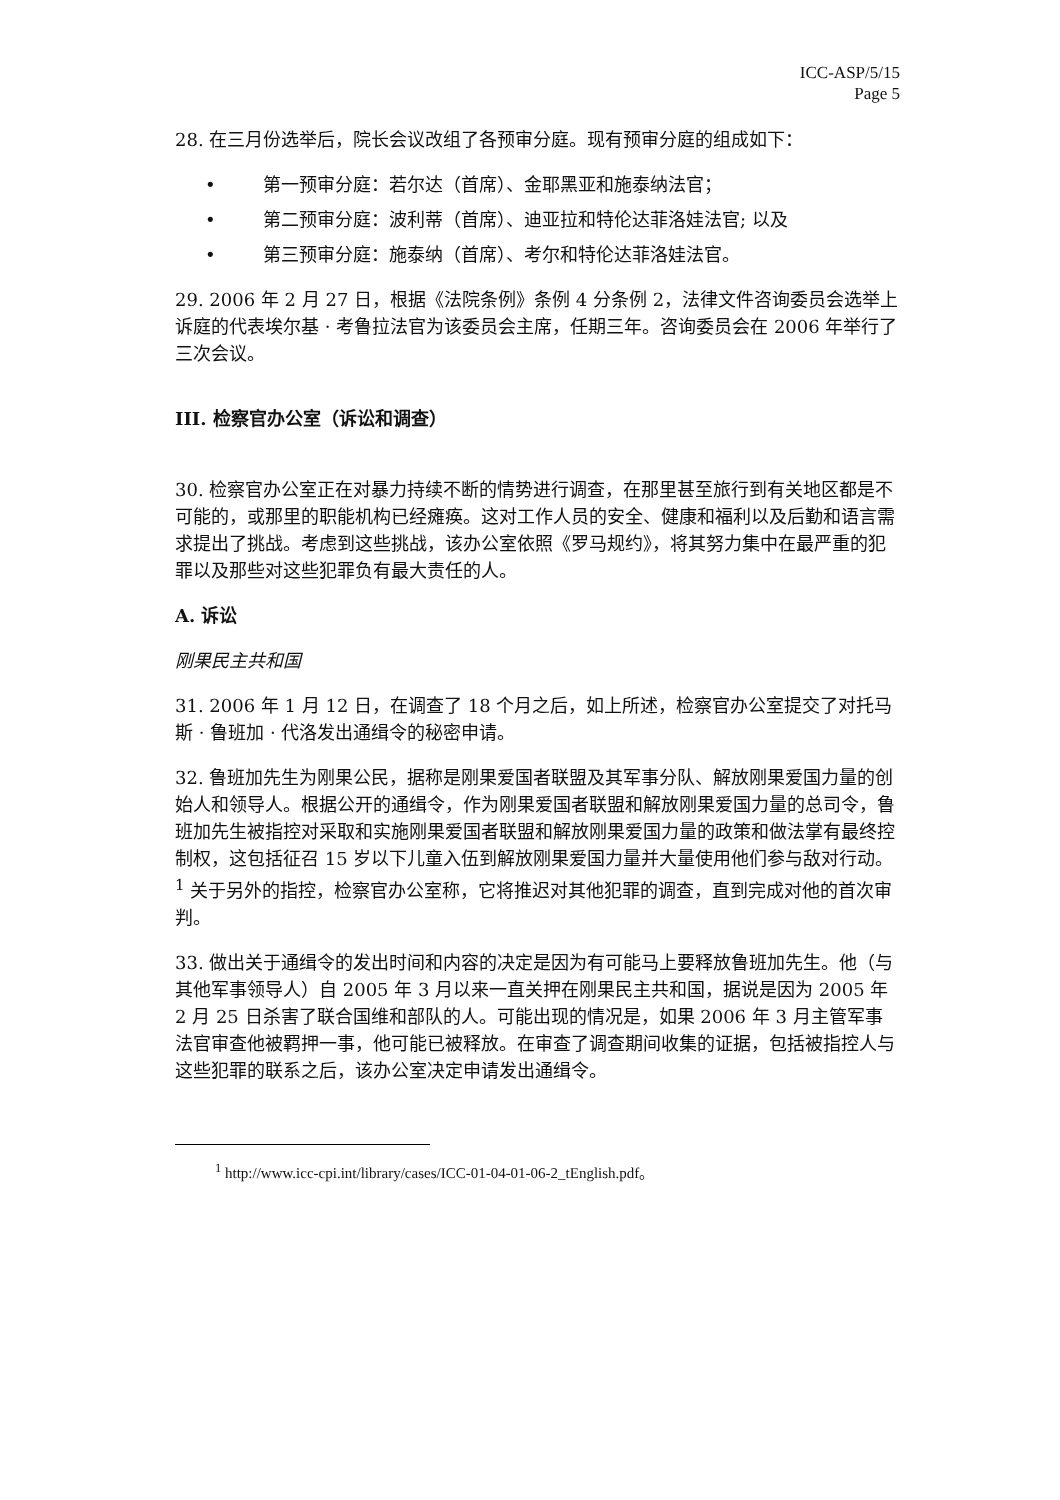ICC-ASP/5/15
Page 5
28. 在三月份选举后，院长会议改组了各预审分庭。现有预审分庭的组成如下：
• 第一预审分庭：若尔达（首席）、金耶黑亚和施泰纳法官；
• 第二预审分庭：波利蒂（首席）、迪亚拉和特伦达菲洛娃法官; 以及
• 第三预审分庭：施泰纳（首席）、考尔和特伦达菲洛娃法官。
29. 2006 年 2 月 27 日，根据《法院条例》条例 4 分条例 2，法律文件咨询委员会选举上诉庭的代表埃尔基 · 考鲁拉法官为该委员会主席，任期三年。咨询委员会在 2006 年举行了三次会议。
III. 检察官办公室（诉讼和调查）
30. 检察官办公室正在对暴力持续不断的情势进行调查，在那里甚至旅行到有关地区都是不可能的，或那里的职能机构已经瘫痪。这对工作人员的安全、健康和福利以及后勤和语言需求提出了挑战。考虑到这些挑战，该办公室依照《罗马规约》，将其努力集中在最严重的犯罪以及那些对这些犯罪负有最大责任的人。
A. 诉讼
刚果民主共和国
31. 2006 年 1 月 12 日，在调查了 18 个月之后，如上所述，检察官办公室提交了对托马斯 · 鲁班加 · 代洛发出通缉令的秘密申请。
32. 鲁班加先生为刚果公民，据称是刚果爱国者联盟及其军事分队、解放刚果爱国力量的创始人和领导人。根据公开的通缉令，作为刚果爱国者联盟和解放刚果爱国力量的总司令，鲁班加先生被指控对采取和实施刚果爱国者联盟和解放刚果爱国力量的政策和做法掌有最终控制权，这包括征召 15 岁以下儿童入伍到解放刚果爱国力量并大量使用他们参与敌对行动。<sup>1</sup> 关于另外的指控，检察官办公室称，它将推迟对其他犯罪的调查，直到完成对他的首次审判。
33. 做出关于通缉令的发出时间和内容的决定是因为有可能马上要释放鲁班加先生。他（与其他军事领导人）自 2005 年 3 月以来一直关押在刚果民主共和国，据说是因为 2005 年 2 月 25 日杀害了联合国维和部队的人。可能出现的情况是，如果 2006 年 3 月主管军事法官审查他被羁押一事，他可能已被释放。在审查了调查期间收集的证据，包括被指控人与这些犯罪的联系之后，该办公室决定申请发出通缉令。
<sup>1</sup> http://www.icc-cpi.int/library/cases/ICC-01-04-01-06-2_tEnglish.pdf。